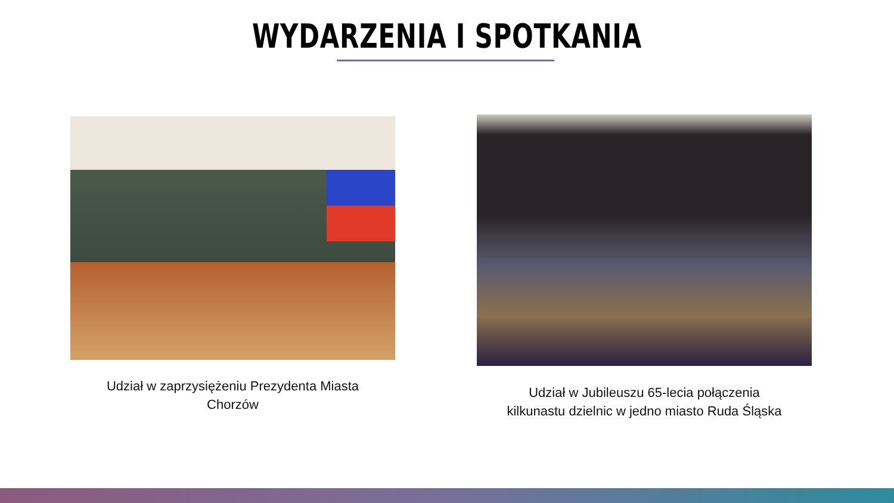WYDARZENIA I SPOTKANIA
Udział w zaprzysiężeniu Prezydenta Miasta
Chorzów
Udział w Jubileuszu 65-lecia połączenia
kilkunastu dzielnic w jedno miasto Ruda Śląska